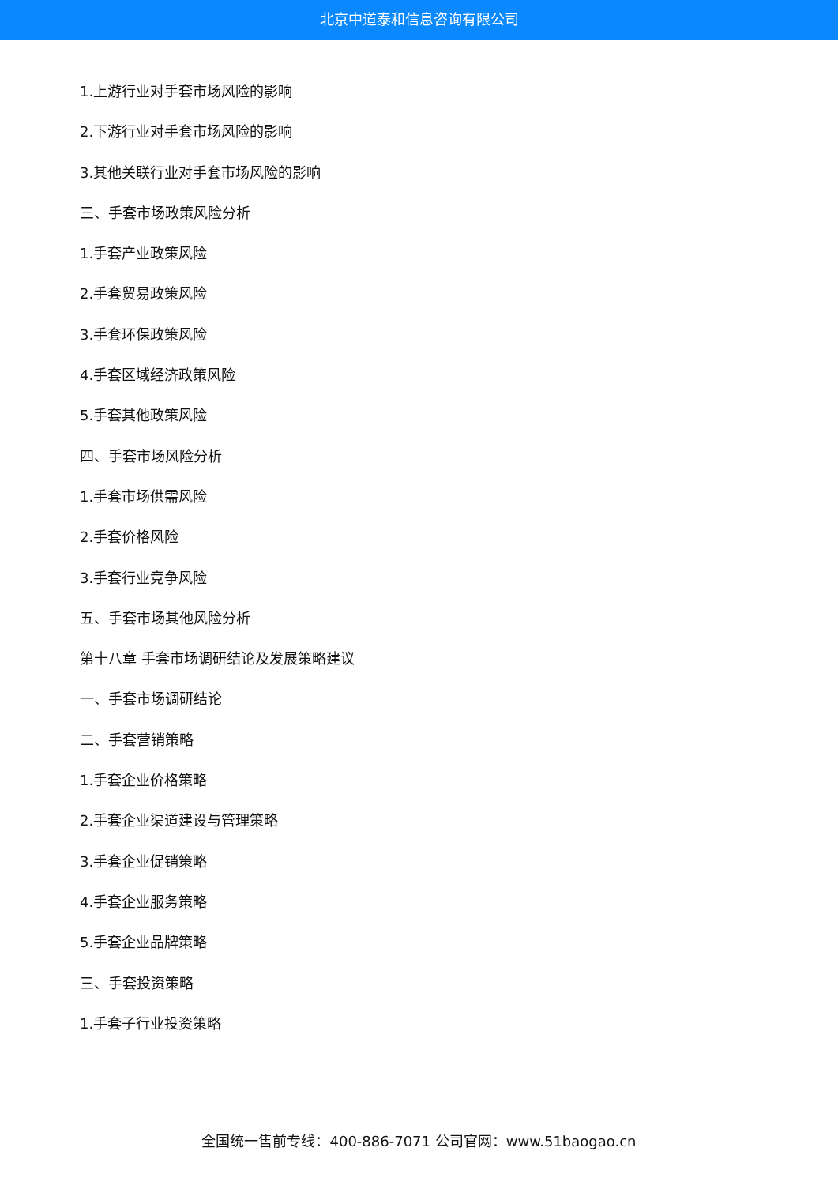北京中道泰和信息咨询有限公司
1.上游行业对手套市场风险的影响
2.下游行业对手套市场风险的影响
3.其他关联行业对手套市场风险的影响
三、手套市场政策风险分析
1.手套产业政策风险
2.手套贸易政策风险
3.手套环保政策风险
4.手套区域经济政策风险
5.手套其他政策风险
四、手套市场风险分析
1.手套市场供需风险
2.手套价格风险
3.手套行业竞争风险
五、手套市场其他风险分析
第十八章 手套市场调研结论及发展策略建议
一、手套市场调研结论
二、手套营销策略
1.手套企业价格策略
2.手套企业渠道建设与管理策略
3.手套企业促销策略
4.手套企业服务策略
5.手套企业品牌策略
三、手套投资策略
1.手套子行业投资策略
全国统一售前专线：400-886-7071 公司官网：www.51baogao.cn